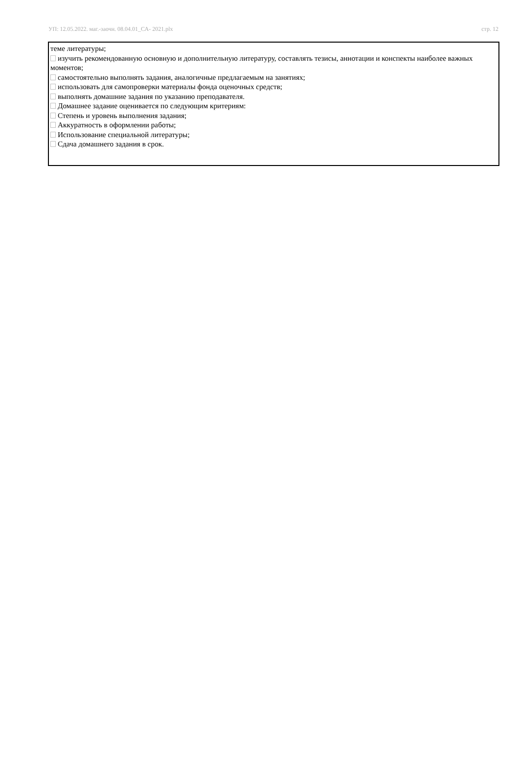УП: 12.05.2022. маг.-заочн. 08.04.01_СА- 2021.plx стр. 12
теме литературы;
изучить рекомендованную основную и дополнительную литературу, составлять тезисы, аннотации и конспекты наиболее важных моментов;
самостоятельно выполнять задания, аналогичные предлагаемым на занятиях;
использовать для самопроверки материалы фонда оценочных средств;
выполнять домашние задания по указанию преподавателя.
Домашнее задание оценивается по следующим критериям:
Степень и уровень выполнения задания;
Аккуратность в оформлении работы;
Использование специальной литературы;
Сдача домашнего задания в срок.